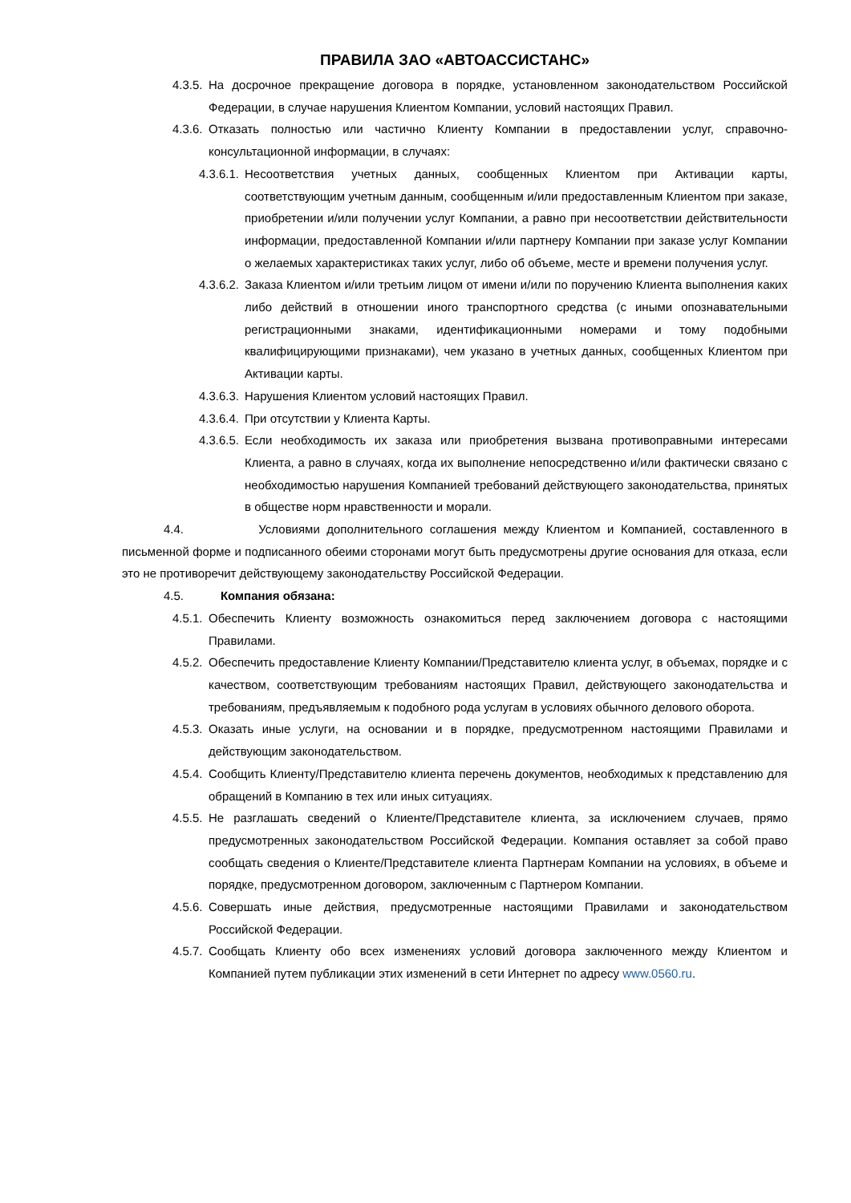ПРАВИЛА ЗАО «АВТОАССИСТАНС»
4.3.5. На досрочное прекращение договора в порядке, установленном законодательством Российской Федерации, в случае нарушения Клиентом Компании, условий настоящих Правил.
4.3.6. Отказать полностью или частично Клиенту Компании в предоставлении услуг, справочно-консультационной информации, в случаях:
4.3.6.1. Несоответствия учетных данных, сообщенных Клиентом при Активации карты, соответствующим учетным данным, сообщенным и/или предоставленным Клиентом при заказе, приобретении и/или получении услуг Компании, а равно при несоответствии действительности информации, предоставленной Компании и/или партнеру Компании при заказе услуг Компании о желаемых характеристиках таких услуг, либо об объеме, месте и времени получения услуг.
4.3.6.2. Заказа Клиентом и/или третьим лицом от имени и/или по поручению Клиента выполнения каких либо действий в отношении иного транспортного средства (с иными опознавательными регистрационными знаками, идентификационными номерами и тому подобными квалифицирующими признаками), чем указано в учетных данных, сообщенных Клиентом при Активации карты.
4.3.6.3. Нарушения Клиентом условий настоящих Правил.
4.3.6.4. При отсутствии у Клиента Карты.
4.3.6.5. Если необходимость их заказа или приобретения вызвана противоправными интересами Клиента, а равно в случаях, когда их выполнение непосредственно и/или фактически связано с необходимостью нарушения Компанией требований действующего законодательства, принятых в обществе норм нравственности и морали.
4.4. Условиями дополнительного соглашения между Клиентом и Компанией, составленного в письменной форме и подписанного обеими сторонами могут быть предусмотрены другие основания для отказа, если это не противоречит действующему законодательству Российской Федерации.
4.5. Компания обязана:
4.5.1. Обеспечить Клиенту возможность ознакомиться перед заключением договора с настоящими Правилами.
4.5.2. Обеспечить предоставление Клиенту Компании/Представителю клиента услуг, в объемах, порядке и с качеством, соответствующим требованиям настоящих Правил, действующего законодательства и требованиям, предъявляемым к подобного рода услугам в условиях обычного делового оборота.
4.5.3. Оказать иные услуги, на основании и в порядке, предусмотренном настоящими Правилами и действующим законодательством.
4.5.4. Сообщить Клиенту/Представителю клиента перечень документов, необходимых к представлению для обращений в Компанию в тех или иных ситуациях.
4.5.5. Не разглашать сведений о Клиенте/Представителе клиента, за исключением случаев, прямо предусмотренных законодательством Российской Федерации. Компания оставляет за собой право сообщать сведения о Клиенте/Представителе клиента Партнерам Компании на условиях, в объеме и порядке, предусмотренном договором, заключенным с Партнером Компании.
4.5.6. Совершать иные действия, предусмотренные настоящими Правилами и законодательством Российской Федерации.
4.5.7. Сообщать Клиенту обо всех изменениях условий договора заключенного между Клиентом и Компанией путем публикации этих изменений в сети Интернет по адресу www.0560.ru.